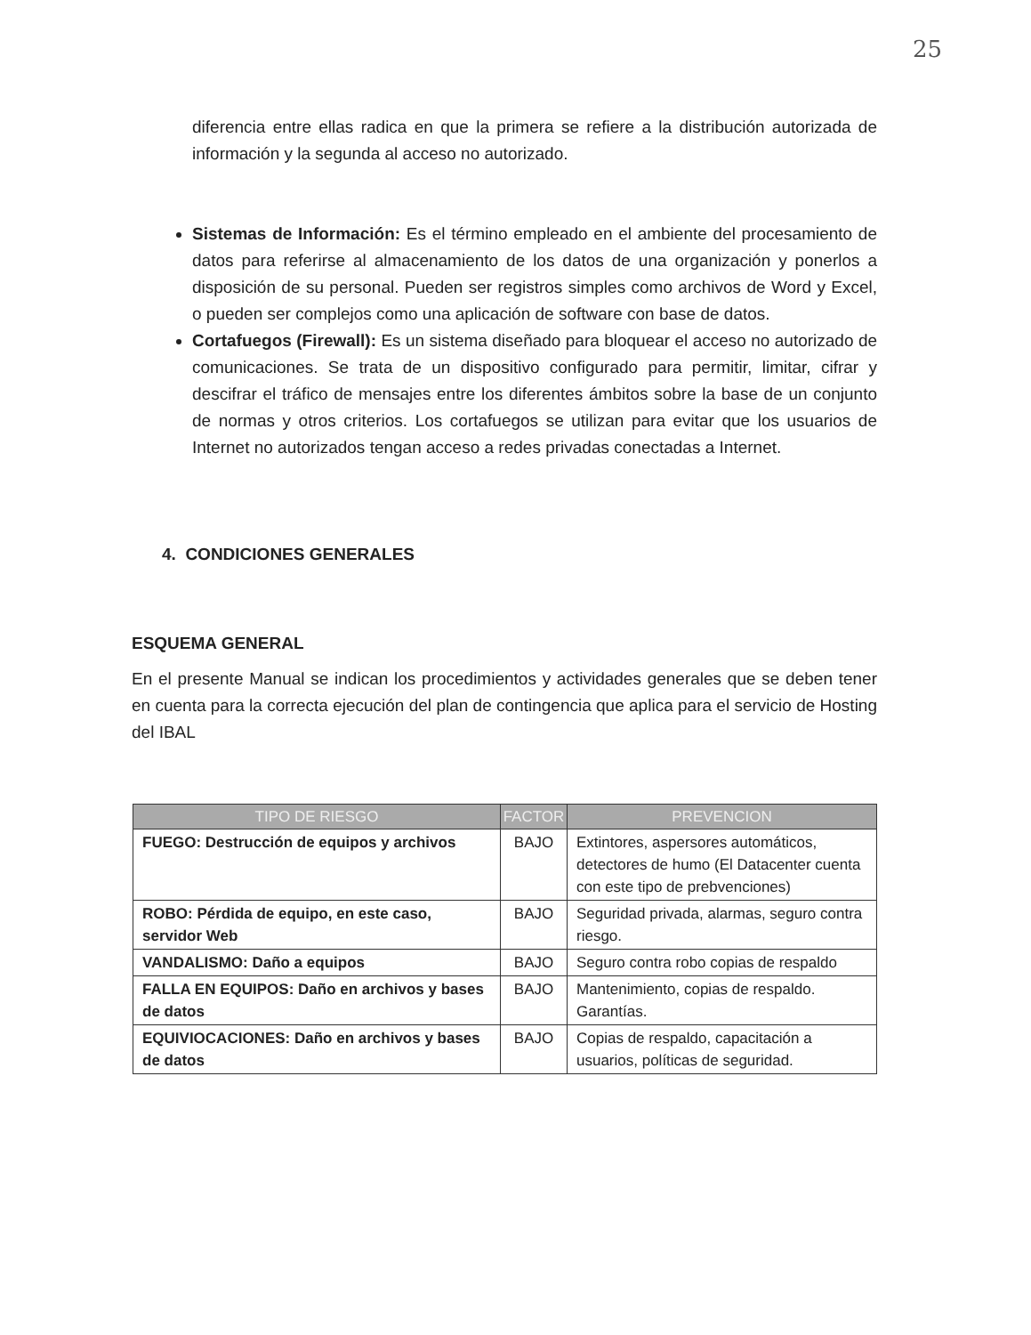25
diferencia entre ellas radica en que la primera se refiere a la distribución autorizada de información y la segunda al acceso no autorizado.
Sistemas de Información: Es el término empleado en el ambiente del procesamiento de datos para referirse al almacenamiento de los datos de una organización y ponerlos a disposición de su personal. Pueden ser registros simples como archivos de Word y Excel, o pueden ser complejos como una aplicación de software con base de datos.
Cortafuegos (Firewall): Es un sistema diseñado para bloquear el acceso no autorizado de comunicaciones. Se trata de un dispositivo configurado para permitir, limitar, cifrar y descifrar el tráfico de mensajes entre los diferentes ámbitos sobre la base de un conjunto de normas y otros criterios. Los cortafuegos se utilizan para evitar que los usuarios de Internet no autorizados tengan acceso a redes privadas conectadas a Internet.
4. CONDICIONES GENERALES
ESQUEMA GENERAL
En el presente Manual se indican los procedimientos y actividades generales que se deben tener en cuenta para la correcta ejecución del plan de contingencia que aplica para el servicio de Hosting del IBAL
| TIPO DE RIESGO | FACTOR | PREVENCION |
| --- | --- | --- |
| FUEGO: Destrucción de equipos y archivos | BAJO | Extintores, aspersores automáticos, detectores de humo (El Datacenter cuenta con este tipo de prebvenciones) |
| ROBO: Pérdida de equipo, en este caso, servidor Web | BAJO | Seguridad privada, alarmas, seguro contra riesgo. |
| VANDALISMO: Daño a equipos | BAJO | Seguro contra robo copias de respaldo |
| FALLA EN EQUIPOS: Daño en archivos y bases de datos | BAJO | Mantenimiento, copias de respaldo. Garantías. |
| EQUIVIOCACIONES: Daño en archivos y bases de datos | BAJO | Copias de respaldo, capacitación a usuarios, políticas de seguridad. |